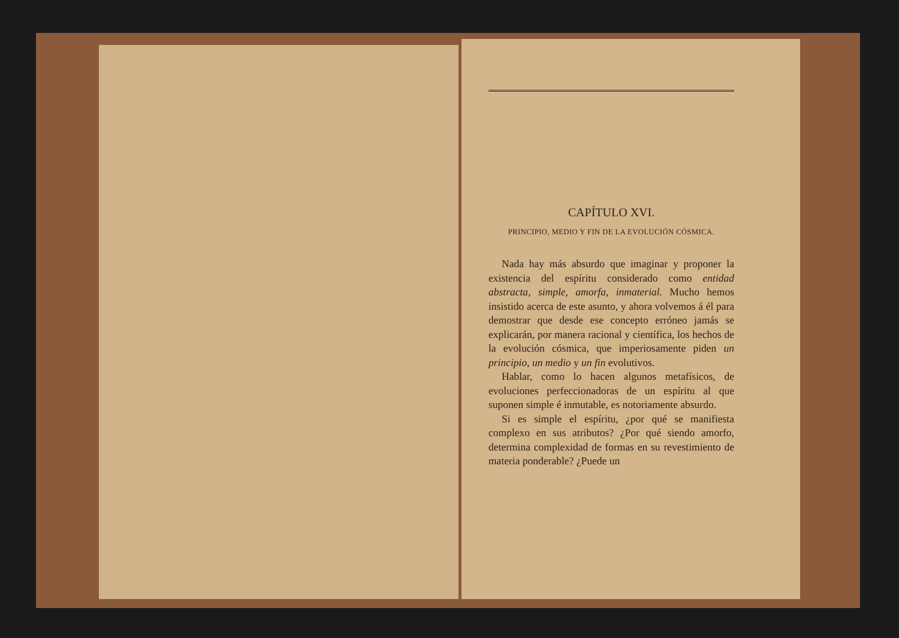CAPÍTULO XVI.
PRINCIPIO, MEDIO Y FIN DE LA EVOLUCIÓN CÓSMICA.
Nada hay más absurdo que imaginar y proponer la existencia del espíritu considerado como entidad abstracta, simple, amorfa, inmaterial. Mucho hemos insistido acerca de este asunto, y ahora volvemos á él para demostrar que desde ese concepto erróneo jamás se explicarán, por manera racional y científica, los hechos de la evolución cósmica, que imperiosamente piden un principio, un medio y un fin evolutivos.
Hablar, como lo hacen algunos metafísicos, de evoluciones perfeccionadoras de un espíritu al que suponen simple é inmutable, es notoriamente absurdo.
Si es simple el espíritu, ¿por qué se manifiesta complexo en sus atributos? ¿Por qué siendo amorfo, determina complexidad de formas en su revestimiento de materia ponderable? ¿Puede un